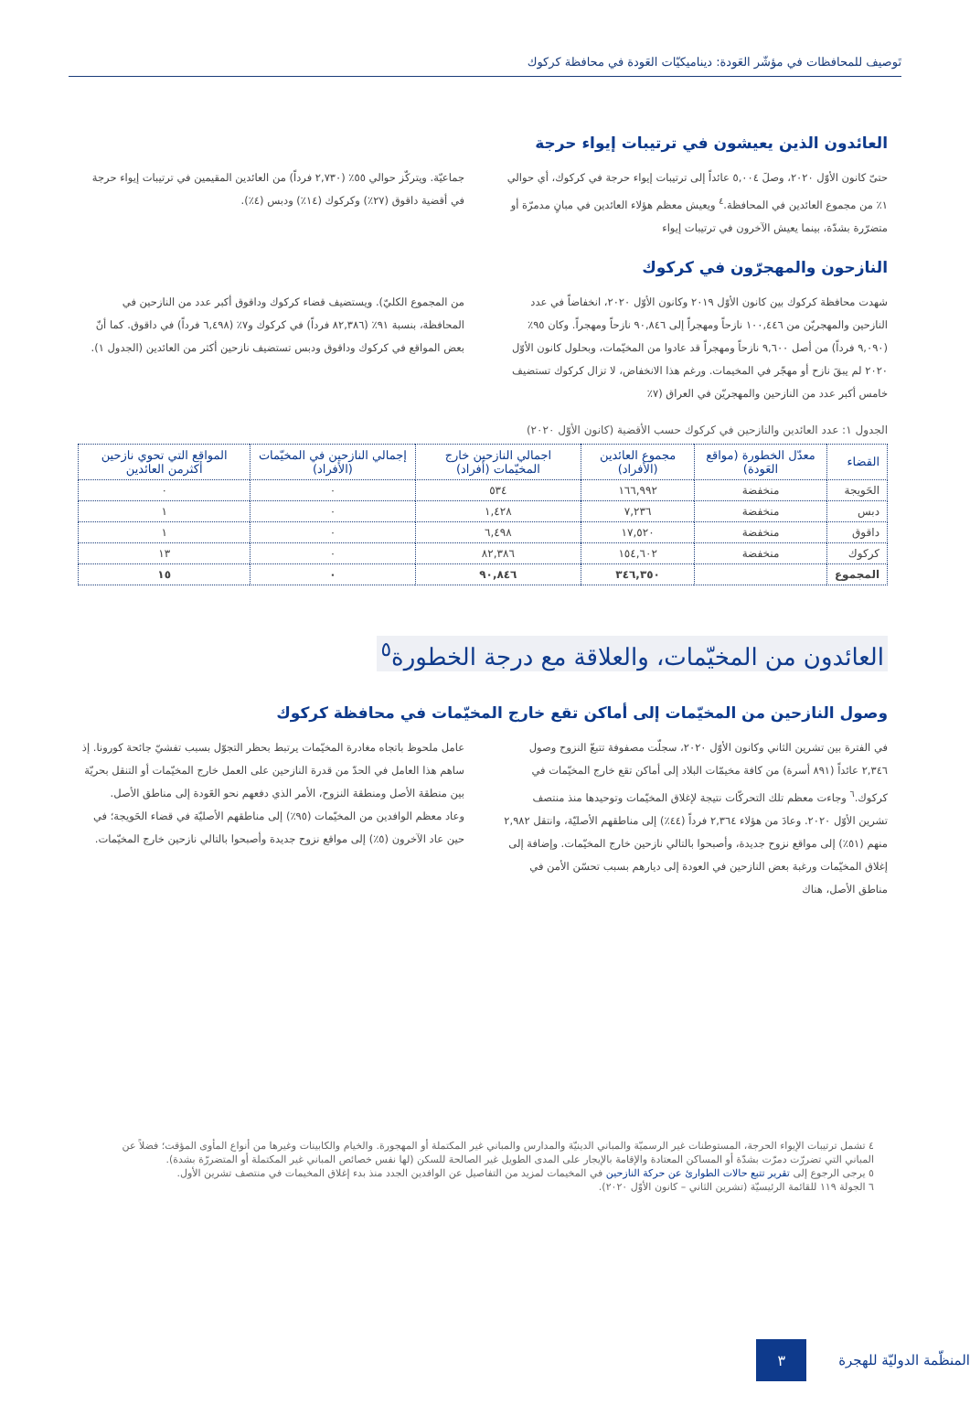تَوصيف للمحافظات في مؤشّر العَودة: ديناميكيّات العَودة في محافظة كركوك
العائدون الذين يعيشون في ترتيبات إيواء حرجة
حتىّ كانون الأوّل ٢٠٢٠، وصلَ ٥,٠٠٤ عائداً إلى ترتيبات إيواء حرجة في كركوك، أي حوالي ١٪ من مجموع العائدين في المحافظة.<sup>٤</sup> ويعيش معظم هؤلاء العائدين في مبانٍ مدمرّة أو متضرّرة بشدّة، بينما يعيش الآخرون في ترتيبات إيواء
جماعيّة. ويتركّز حوالي ٥٥٪ (٢,٧٣٠ فرداً) من العائدين المقيمين في ترتيبات إيواء حرجة في أقضية داقوق (٢٧٪) وكركوك (١٤٪) ودبس (٤٪).
النازحون والمهجرّون في كركوك
شهدت محافظة كركوك بين كانون الأوّل ٢٠١٩ وكانون الأوّل ٢٠٢٠، انخفاضاً في عدد النازحين والمهجريّن من ١٠٠,٤٤٦ نازحاً ومهجراً إلى ٩٠,٨٤٦ نازحاً ومهجراً. وكان ٩٥٪ (٩,٠٩٠ فرداً) من أصل ٩,٦٠٠ نازحاً ومهجراً قد عادوا من المخيّمات، وبحلول كانون الأوّل ٢٠٢٠ لم يبقَ نازح أو مهجّر في المخيمات. ورغم هذا الانخفاض، لا تزال كركوك تستضيف خامس أكبر عدد من النازحين والمهجريّن في العراق (٧٪
من المجموع الكليّ). ويستضيف قضاء كركوك وداقوق أكبر عدد من النازحين في المحافظة، بنسبة ٩١٪ (٨٢,٣٨٦ فرداً) في كركوك و٧٪ (٦,٤٩٨ فرداً) في داقوق. كما أنّ بعض المواقع في كركوك وداقوق ودبس تستضيف نازحين أكثر من العائدين (الجدول ١).
الجدول ١: عدد العائدين والنازحين في كركوك حسب الأقضية (كانون الأوّل ٢٠٢٠)
| القضاء | معدّل الخطورة (مواقع العَودة) | مجموع العائدين (الأفراد) | اجمالي النازحين خارج المخيّمات (أفراد) | إجمالي النازحين في المخيّمات (الأفراد) | المواقع التي تحوي نازحين أكثرمن العائدين |
| --- | --- | --- | --- | --- | --- |
| الحَويجة | منخفضة | ١٦٦,٩٩٢ | ٥٣٤ | ٠ | ٠ |
| دبس | منخفضة | ٧,٢٣٦ | ١,٤٢٨ | ٠ | ١ |
| داقوق | منخفضة | ١٧,٥٢٠ | ٦,٤٩٨ | ٠ | ١ |
| كركوك | منخفضة | ١٥٤,٦٠٢ | ٨٢,٣٨٦ | ٠ | ١٣ |
| المجموع | | ٣٤٦,٣٥٠ | ٩٠,٨٤٦ | ٠ | ١٥ |
العائدون من المخيّمات، والعلاقة مع درجة الخطورة<sup>٥</sup>
وصول النازحين من المخيّمات إلى أماكن تقع خارج المخيّمات في محافظة كركوك
في الفترة بين تشرين الثاني وكانون الأوّل ٢٠٢٠، سجلّت مصفوفة تتبعّ النزوح وصول ٢,٣٤٦ عائداً (٨٩١ أسرة) من كافة مخيمّات البلاد إلى أماكن تقع خارج المخيّمات في كركوك.<sup>٦</sup> وجاءت معظم تلك التحركّات نتيجة لإغلاق المخيّمات وتوحيدها منذ منتصف تشرين الأوّل ٢٠٢٠. وعادَ من هؤلاء ٢,٣٦٤ فرداً (٤٤٪) إلى مناطقهم الأصليّة، وانتقل ٢,٩٨٢ منهم (٥١٪) إلى مواقع نزوح جديدة، وأصبحوا بالتالي نازحين خارج المخيّمات. وإضافة إلى إغلاق المخيّمات ورغبة بعض النازحين في العودة إلى ديارهم بسبب تحسّن الأمن في مناطق الأصل، هناك
عامل ملحوظ باتجاه مغادرة المخيّمات يرتبط بحظر التجوّل بسبب تفشيّ جائحة كورونا. إذ ساهم هذا العامل في الحدّ من قدرة النازحين على العمل خارج المخيّمات أو التنقل بحريّة بين منطقة الأصل ومنطقة النزوح، الأمر الذي دفعهم نحو العَودة إلى مناطق الأصل.
وعاد معظم الوافدين من المخيّمات (٩٥٪) إلى مناطقهم الأصليّة في قضاء الحَويجة؛ في حين عاد الآخرون (٥٪) إلى مواقع نزوح جديدة وأصبحوا بالتالي نازحين خارج المخيّمات.
٤ تشمل ترتيبات الإيواء الحرجة، المستوطنات غير الرسميّة والمباني الدينيّة والمدارس والمباني غير المكتملة أو المهجورة. والخيام والكابينات وغيرها من أنواع المأوى المؤقت؛ فضلاً عن المباني التي تضررّت دمرّت بشدّة أو المساكن المعتادة والإقامة بالإيجار على المدى الطويل غير الصالحة للسكن (لها نفس خصائص المباني غير المكتملة أو المتضررّة بشدة).
٥ يرجى الرجوع إلى تقرير تتبع حالات الطوارئ عن حركة النازحين في المخيمات لمزيد من التفاصيل عن الوافدين الجدد منذ بدء إغلاق المخيمات في منتصف تشرين الأول.
٦ الجولة ١١٩ للقائمة الرئيسيّة (تشرين الثاني – كانون الأوّل ٢٠٢٠).
المنظّمة الدوليّة للهجرة
٣